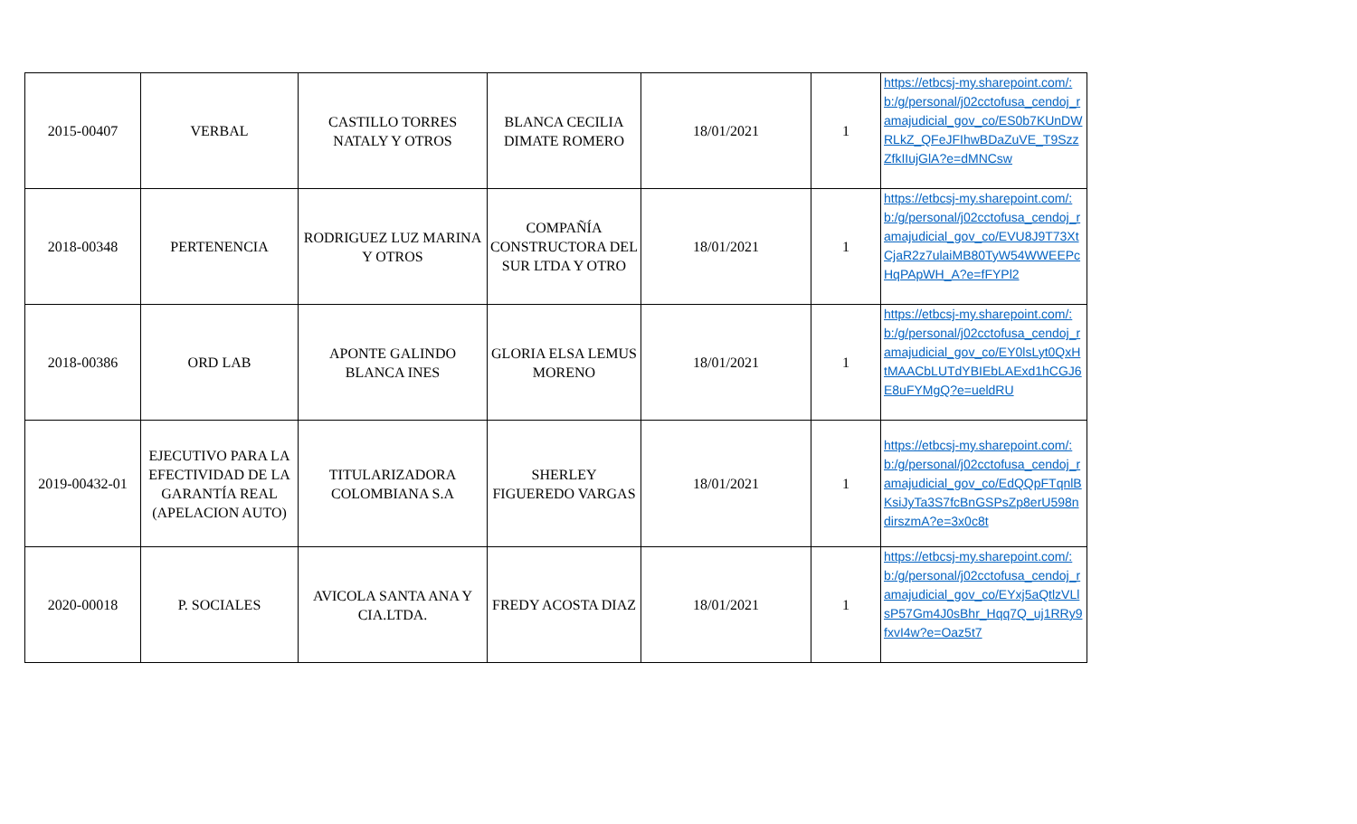| 2015-00407 | VERBAL | CASTILLO TORRES NATALY Y OTROS | BLANCA CECILIA DIMATE ROMERO | 18/01/2021 | 1 | https://etbcsj-my.sharepoint.com/:b:/g/personal/j02cctofusa_cendoj_ramajudicial_gov_co/ES0b7KUnDWRLkZ_QFeJFIhwBDaZuVE_T9SzzZfkIIujGlA?e=dMNCsw |
| 2018-00348 | PERTENENCIA | RODRIGUEZ LUZ MARINA Y OTROS | COMPAÑÍA CONSTRUCTORA DEL SUR LTDA Y OTRO | 18/01/2021 | 1 | https://etbcsj-my.sharepoint.com/:b:/g/personal/j02cctofusa_cendoj_ramajudicial_gov_co/EVU8J9T73XtCjaR2z7ulaiMB80TyW54WWEEPcHqPApWH_A?e=fFYPl2 |
| 2018-00386 | ORD LAB | APONTE GALINDO BLANCA INES | GLORIA ELSA LEMUS MORENO | 18/01/2021 | 1 | https://etbcsj-my.sharepoint.com/:b:/g/personal/j02cctofusa_cendoj_ramajudicial_gov_co/EY0lsLyt0QxHtMAACbLUTdYBIEbLAExd1hCGJ6E8uFYMgQ?e=ueldRU |
| 2019-00432-01 | EJECUTIVO PARA LA EFECTIVIDAD DE LA GARANTÍA REAL (APELACION AUTO) | TITULARIZADORA COLOMBIANA S.A | SHERLEY FIGUEREDO VARGAS | 18/01/2021 | 1 | https://etbcsj-my.sharepoint.com/:b:/g/personal/j02cctofusa_cendoj_ramajudicial_gov_co/EdQQpFTqnlBKsiJyTa3S7fcBnGSPsZp8erU598ndirszmA?e=3x0c8t |
| 2020-00018 | P. SOCIALES | AVICOLA SANTA ANA Y CIA.LTDA. | FREDY ACOSTA DIAZ | 18/01/2021 | 1 | https://etbcsj-my.sharepoint.com/:b:/g/personal/j02cctofusa_cendoj_ramajudicial_gov_co/EYxj5aQtlzVLlsP57Gm4J0sBhr_Hqq7Q_uj1RRy9fxvI4w?e=Oaz5t7 |